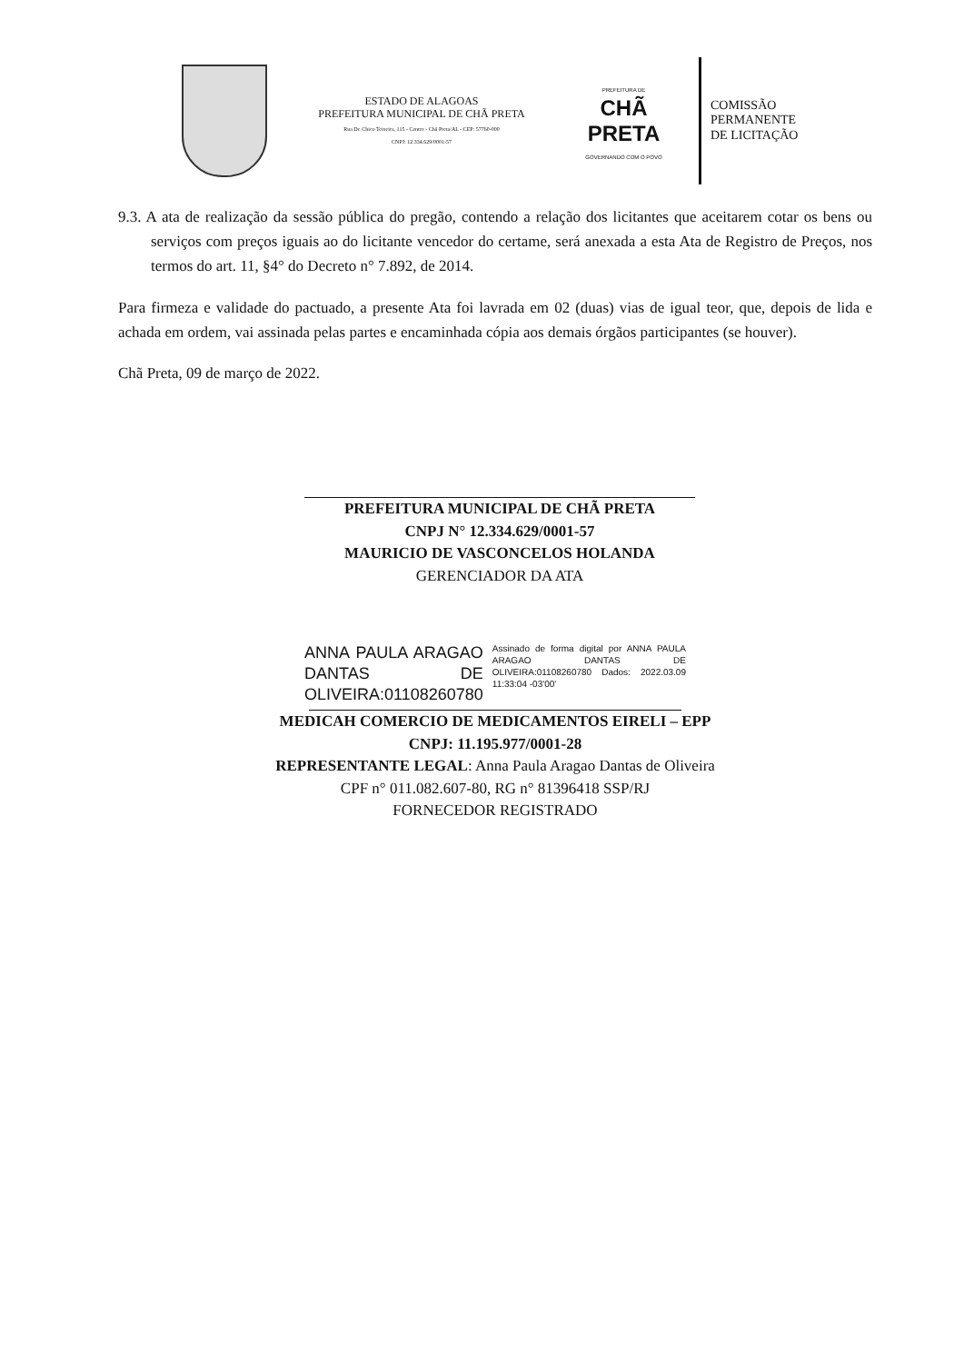ESTADO DE ALAGOAS
PREFEITURA MUNICIPAL DE CHÃ PRETA
Rua Dr. Chico Teixeira, 115 - Centro - Chã Preta/AL - CEP: 57760-000
CNPJ: 12.334.629/0001-57
PREFEITURA DE
CHÃ PRETA
GOVERNANDO COM O POVO
COMISSÃO
PERMANENTE
DE LICITAÇÃO
9.3. A ata de realização da sessão pública do pregão, contendo a relação dos licitantes que aceitarem cotar os bens ou serviços com preços iguais ao do licitante vencedor do certame, será anexada a esta Ata de Registro de Preços, nos termos do art. 11, §4° do Decreto n° 7.892, de 2014.
Para firmeza e validade do pactuado, a presente Ata foi lavrada em 02 (duas) vias de igual teor, que, depois de lida e achada em ordem, vai assinada pelas partes e encaminhada cópia aos demais órgãos participantes (se houver).
Chã Preta, 09 de março de 2022.
PREFEITURA MUNICIPAL DE CHÃ PRETA
CNPJ N° 12.334.629/0001-57
MAURICIO DE VASCONCELOS HOLANDA
GERENCIADOR DA ATA
ANNA PAULA ARAGAO DANTAS DE OLIVEIRA:01108260780
Assinado de forma digital por ANNA PAULA ARAGAO DANTAS DE OLIVEIRA:01108260780 Dados: 2022.03.09 11:33:04 -03'00'
MEDICAH COMERCIO DE MEDICAMENTOS EIRELI – EPP
CNPJ: 11.195.977/0001-28
REPRESENTANTE LEGAL: Anna Paula Aragao Dantas de Oliveira
CPF n° 011.082.607-80, RG n° 81396418 SSP/RJ
FORNECEDOR REGISTRADO